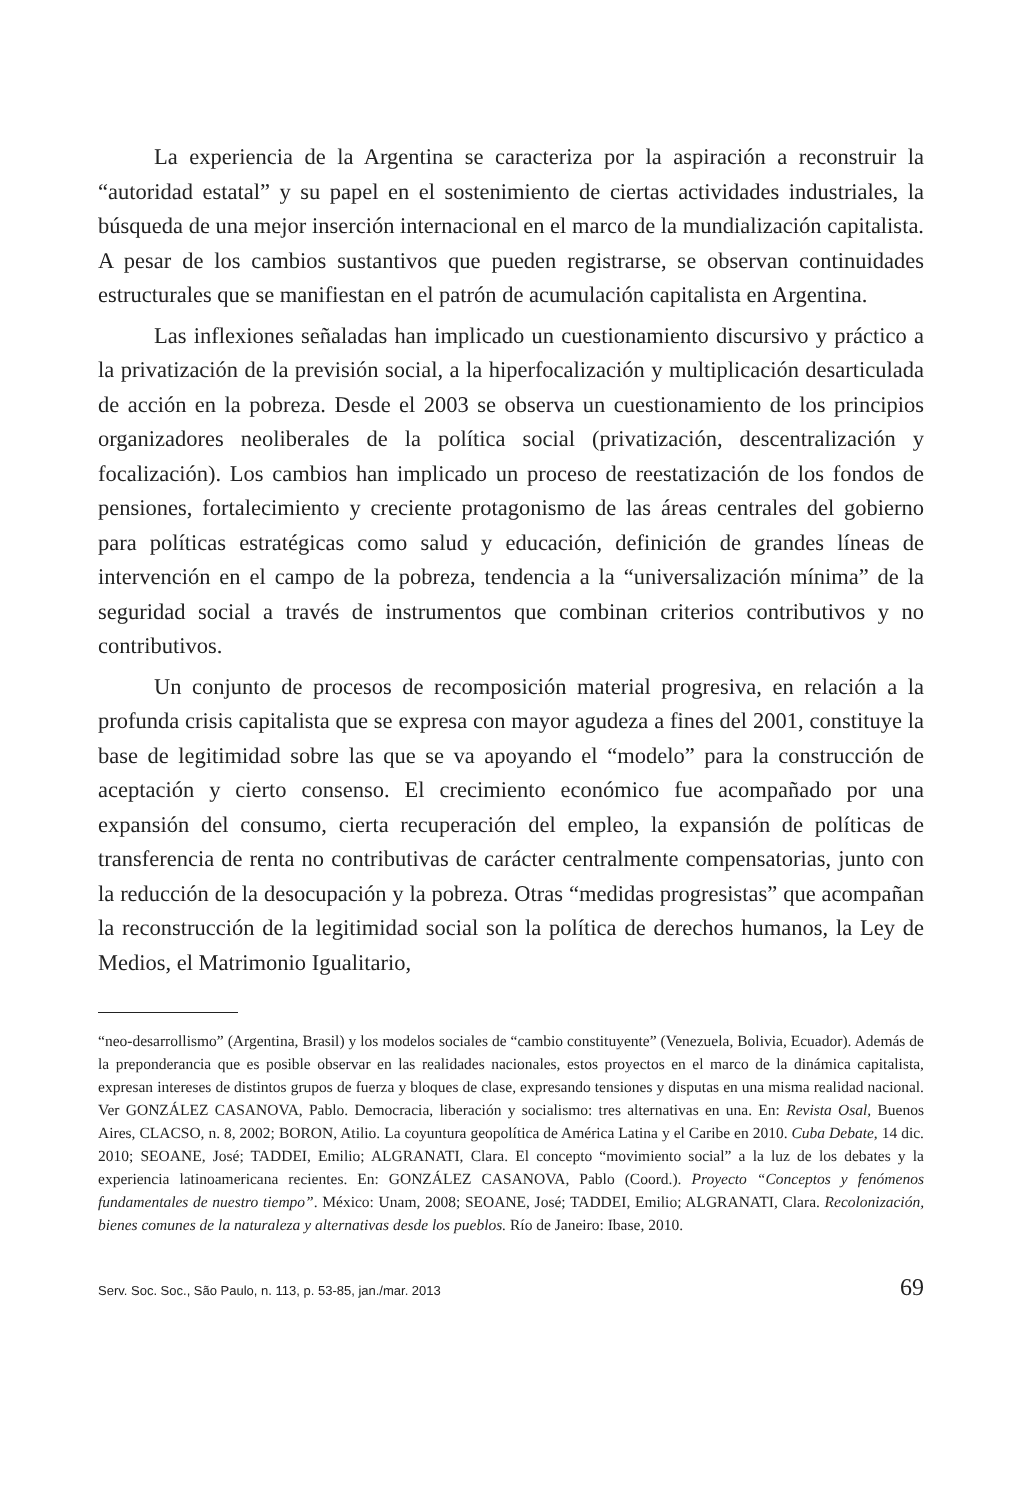La experiencia de la Argentina se caracteriza por la aspiración a reconstruir la “autoridad estatal” y su papel en el sostenimiento de ciertas actividades industriales, la búsqueda de una mejor inserción internacional en el marco de la mundialización capitalista. A pesar de los cambios sustantivos que pueden registrarse, se observan continuidades estructurales que se manifiestan en el patrón de acumulación capitalista en Argentina.
Las inflexiones señaladas han implicado un cuestionamiento discursivo y práctico a la privatización de la previsión social, a la hiperfocalización y multiplicación desarticulada de acción en la pobreza. Desde el 2003 se observa un cuestionamiento de los principios organizadores neoliberales de la política social (privatización, descentralización y focalización). Los cambios han implicado un proceso de reestatización de los fondos de pensiones, fortalecimiento y creciente protagonismo de las áreas centrales del gobierno para políticas estratégicas como salud y educación, definición de grandes líneas de intervención en el campo de la pobreza, tendencia a la “universalización mínima” de la seguridad social a través de instrumentos que combinan criterios contributivos y no contributivos.
Un conjunto de procesos de recomposición material progresiva, en relación a la profunda crisis capitalista que se expresa con mayor agudeza a fines del 2001, constituye la base de legitimidad sobre las que se va apoyando el “modelo” para la construcción de aceptación y cierto consenso. El crecimiento económico fue acompañado por una expansión del consumo, cierta recuperación del empleo, la expansión de políticas de transferencia de renta no contributivas de carácter centralmente compensatorias, junto con la reducción de la desocupación y la pobreza. Otras “medidas progresistas” que acompañan la reconstrucción de la legitimidad social son la política de derechos humanos, la Ley de Medios, el Matrimonio Igualitario,
“neo-desarrollismo” (Argentina, Brasil) y los modelos sociales de “cambio constituyente” (Venezuela, Bolivia, Ecuador). Además de la preponderancia que es posible observar en las realidades nacionales, estos proyectos en el marco de la dinámica capitalista, expresan intereses de distintos grupos de fuerza y bloques de clase, expresando tensiones y disputas en una misma realidad nacional. Ver GONZÁLEZ CASANOVA, Pablo. Democracia, liberación y socialismo: tres alternativas en una. En: Revista Osal, Buenos Aires, CLACSO, n. 8, 2002; BORON, Atilio. La coyuntura geopolítica de América Latina y el Caribe en 2010. Cuba Debate, 14 dic. 2010; SEOANE, José; TADDEI, Emilio; ALGRANATI, Clara. El concepto “movimiento social” a la luz de los debates y la experiencia latinoamericana recientes. En: GONZÁLEZ CASANOVA, Pablo (Coord.). Proyecto “Conceptos y fenómenos fundamentales de nuestro tiempo”. México: Unam, 2008; SEOANE, José; TADDEI, Emilio; ALGRANATI, Clara. Recolonización, bienes comunes de la naturaleza y alternativas desde los pueblos. Río de Janeiro: Ibase, 2010.
Serv. Soc. Soc., São Paulo, n. 113, p. 53-85, jan./mar. 2013 69